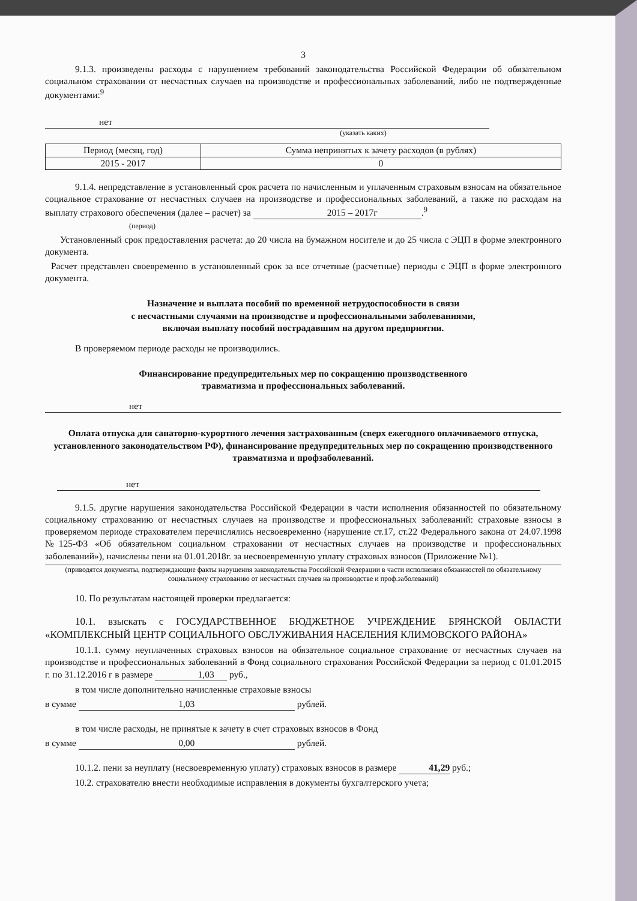3
9.1.3. произведены расходы с нарушением требований законодательства Российской Федерации об обязательном социальном страховании от несчастных случаев на производстве и профессиональных заболеваний, либо не подтвержденные документами:<sup>9</sup>
нет
(указать каких)
| Период (месяц, год) | Сумма непринятых к зачету расходов (в рублях) |
| --- | --- |
| 2015 - 2017 | 0 |
9.1.4. непредставление в установленный срок расчета по начисленным и уплаченным страховым взносам на обязательное социальное страхование от несчастных случаев на производстве и профессиональных заболеваний, а также по расходам на выплату страхового обеспечения (далее – расчет) за 2015 – 2017г.<sup>9</sup>
(период)
Установленный срок предоставления расчета: до 20 числа на бумажном носителе и до 25 числа с ЭЦП в форме электронного документа.
Расчет представлен своевременно в установленный срок за все отчетные (расчетные) периоды с ЭЦП в форме электронного документа.
Назначение и выплата пособий по временной нетрудоспособности в связи
с несчастными случаями на производстве и профессиональными заболеваниями,
включая выплату пособий пострадавшим на другом предприятии.
В проверяемом периоде расходы не производились.
Финансирование предупредительных мер по сокращению производственного
травматизма и профессиональных заболеваний.
нет
Оплата отпуска для санаторно-курортного лечения застрахованным (сверх ежегодного оплачиваемого отпуска, установленного законодательством РФ), финансирование предупредительных мер по сокращению производственного травматизма и профзаболеваний.
нет
9.1.5. другие нарушения законодательства Российской Федерации в части исполнения обязанностей по обязательному социальному страхованию от несчастных случаев на производстве и профессиональных заболеваний: страховые взносы в проверяемом периоде страхователем перечислялись несвоевременно (нарушение ст.17, ст.22 Федерального закона от 24.07.1998 №125-ФЗ «Об обязательном социальном страховании от несчастных случаев на производстве и профессиональных заболеваний»), начислены пени на 01.01.2018г. за несвоевременную уплату страховых взносов (Приложение №1).
(приводятся документы, подтверждающие факты нарушения законодательства Российской Федерации в части исполнения обязанностей по обязательному социальному страхованию от несчастных случаев на производстве и проф.заболеваний)
10. По результатам настоящей проверки предлагается:
10.1. взыскать с ГОСУДАРСТВЕННОЕ БЮДЖЕТНОЕ УЧРЕЖДЕНИЕ БРЯНСКОЙ ОБЛАСТИ «КОМПЛЕКСНЫЙ ЦЕНТР СОЦИАЛЬНОГО ОБСЛУЖИВАНИЯ НАСЕЛЕНИЯ КЛИМОВСКОГО РАЙОНА»
10.1.1. сумму неуплаченных страховых взносов на обязательное социальное страхование от несчастных случаев на производстве и профессиональных заболеваний в Фонд социального страхования Российской Федерации за период с 01.01.2015 г. по 31.12.2016 г в размере 1,03 руб.,
в том числе дополнительно начисленные страховые взносы
в сумме 1,03 рублей.
в том числе расходы, не принятые к зачету в счет страховых взносов в Фонд
в сумме 0,00 рублей.
10.1.2. пени за неуплату (несвоевременную уплату) страховых взносов в размере 41,29 руб.;
10.2. страхователю внести необходимые исправления в документы бухгалтерского учета;